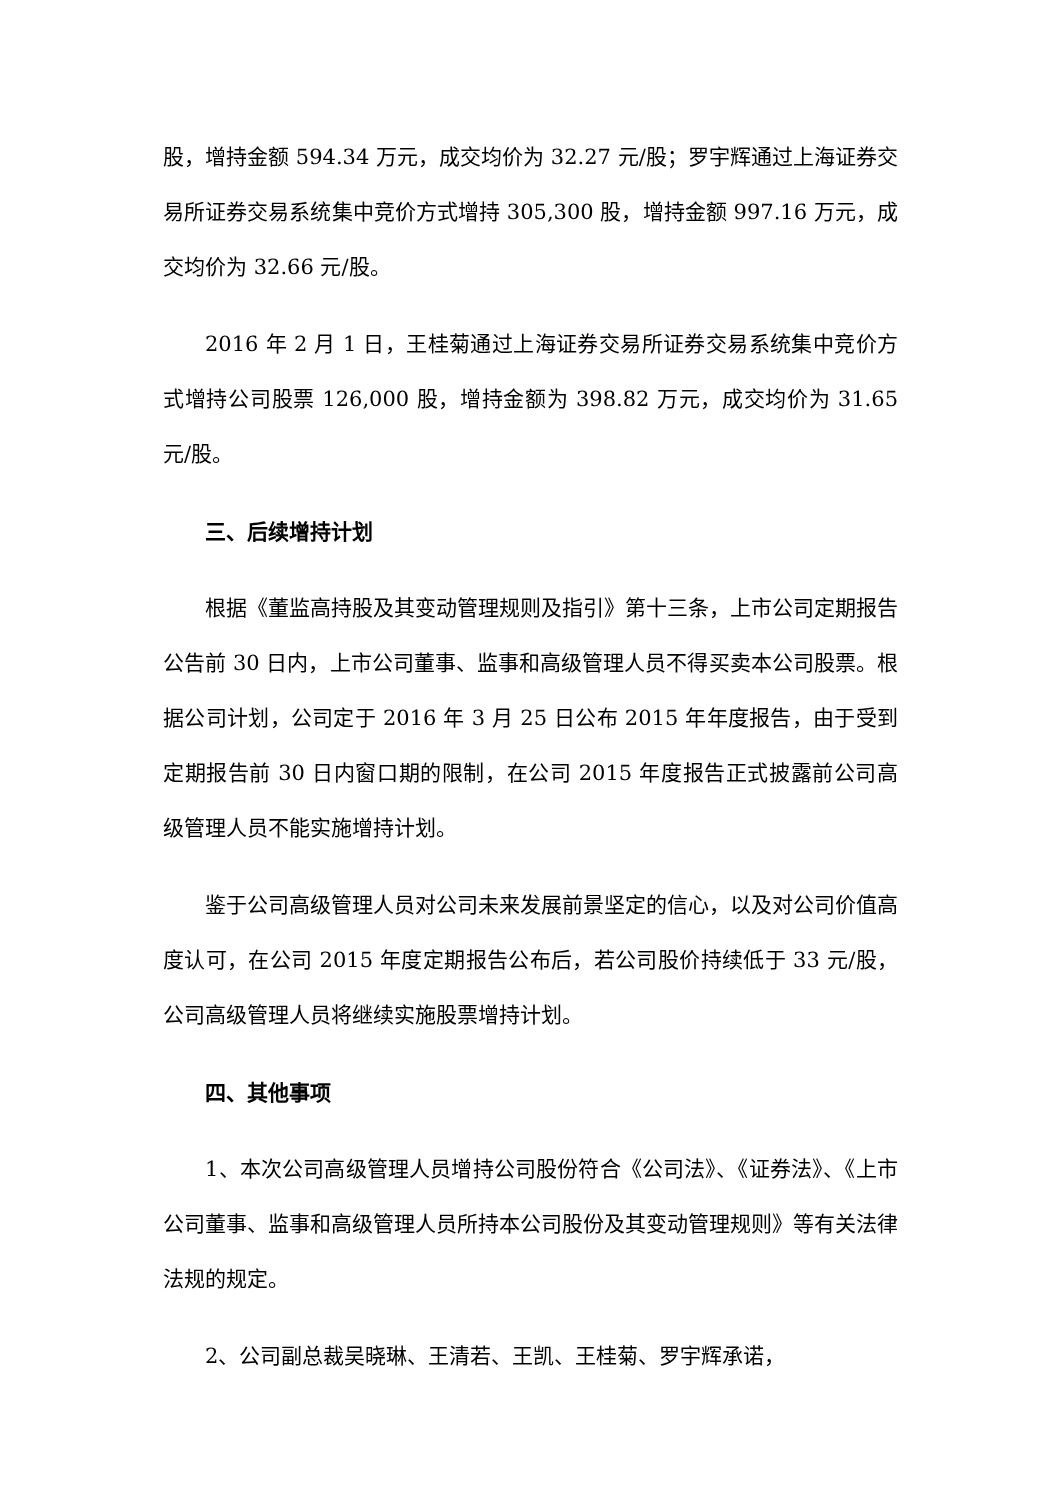股，增持金额 594.34 万元，成交均价为 32.27 元/股；罗宇辉通过上海证券交易所证券交易系统集中竞价方式增持 305,300 股，增持金额 997.16 万元，成交均价为 32.66 元/股。
2016 年 2 月 1 日，王桂菊通过上海证券交易所证券交易系统集中竞价方式增持公司股票 126,000 股，增持金额为 398.82 万元，成交均价为 31.65 元/股。
三、后续增持计划
根据《董监高持股及其变动管理规则及指引》第十三条，上市公司定期报告公告前 30 日内，上市公司董事、监事和高级管理人员不得买卖本公司股票。根据公司计划，公司定于 2016 年 3 月 25 日公布 2015 年年度报告，由于受到定期报告前 30 日内窗口期的限制，在公司 2015 年度报告正式披露前公司高级管理人员不能实施增持计划。
鉴于公司高级管理人员对公司未来发展前景坚定的信心，以及对公司价值高度认可，在公司 2015 年度定期报告公布后，若公司股价持续低于 33 元/股，公司高级管理人员将继续实施股票增持计划。
四、其他事项
1、本次公司高级管理人员增持公司股份符合《公司法》、《证券法》、《上市公司董事、监事和高级管理人员所持本公司股份及其变动管理规则》等有关法律法规的规定。
2、公司副总裁吴晓琳、王清若、王凯、王桂菊、罗宇辉承诺，